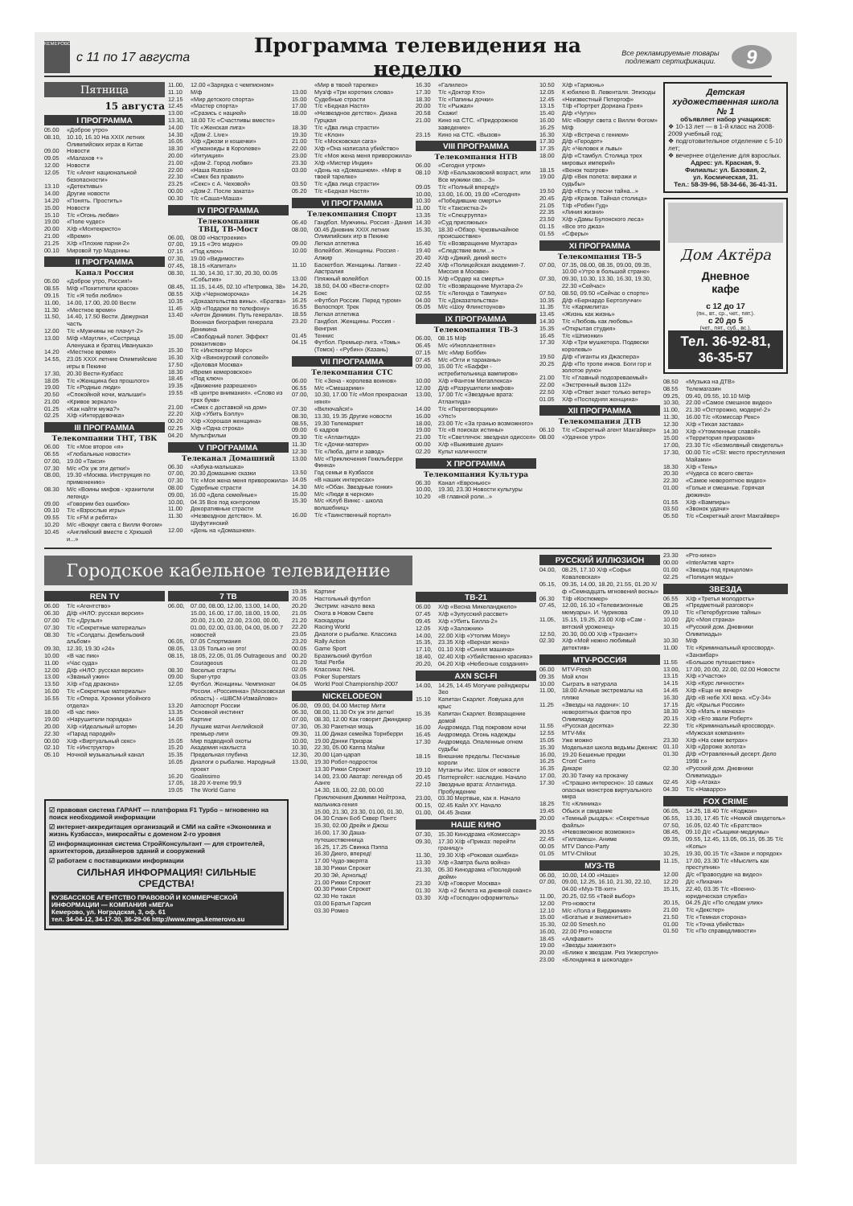КЕМЕРОВО
с 11 по 17 августа
Программа телевидения на неделю
Все рекламируемые товары подлежат сертификации.
9
Пятница
15 августа
I ПРОГРАММА
| 05.00 | «Доброе утро» |
| 08.10, | 10.10, 16.10 На XXIX летних Олимпийских играх в Китае |
| 09.00 | Новости |
| 09.05 | «Малахов +» |
| 12.00 | Новости |
| 12.05 | Т/с «Агент национальной безопасности» |
| 13.10 | «Детективы» |
| 14.00 | Другие новости |
| 14.20 | «Понять. Простить» |
| 15.00 | Новости |
| 15.10 | Т/с «Огонь любви» |
| 19.00 | «Поле чудес» |
| 20.00 | Х/ф «Мснтекристо» |
| 21.00 | «Время» |
| 21.25 | Х/ф «Плохие парни-2» |
| 00.10 | Мировой тур Мадонны |
II ПРОГРАММА
Канал Россия
| 05.00 | «Доброе утро, Россия!» |
| 08.55 | М/ф «Похитители красок» |
| 09.15 | Т/с «Я тебя люблю» |
| 11.00, | 14.00, 17.00, 20.00 Вести |
| 11.30 | «Местное время» |
| 11.50, | 14.40, 17.50 Вести. Дежурная часть |
| 12.00 | Т/с «Мужчины не плачут-2» |
| 13.00 | М/ф «Маугли», «Сестрица Аленушка и братец Иванушка» |
| 14.20 | «Местное время» |
| 14.55, | 23.05 XXIX летние Олимпийские игры в Пекине |
| 17.30, | 20.30 Вести-Кузбасс |
| 18.05 | Т/с «Женщина без прошлого» |
| 19.00 | Т/с «Родные люди» |
| 20.50 | «Спокойной ночи, малыши!» |
| 21.00 | «Кривое зеркало» |
| 01.25 | «Как найти мужа?» |
| 02.25 | Х/ф «Интердевочка» |
III ПРОГРАММА
Телекомпании ТНТ, ТВК
| 06.00 | Т/с «Мое второе «я» |
| 06.55 | «Глобальные новости» |
| 07.00, | 19.00 «Такси» |
| 07.30 | М/с «Ох уж эти детки!» |
| 08.00, | 19.30 «Москва. Инструкция по применению» |
| 08.30 | М/с «Воины мифов - хранители легенд» |
| 09.00 | «Говорим без ошибок» |
| 09.10 | Т/с «Взрослые игры» |
| 09.55 | Т/с «FM и ребята» |
| 10.20 | М/с «Вокруг света с Вилли Фогом» |
| 10.45 | «Английский вместе с Хрюшей и...» |
| 11.00, | 12.00 «Зарядка с чемпионом» |
| 11.10 | М/ф |
| 12.15 | «Мир детского спорта» |
| 12.45 | «Мастер спорта» |
| 13.00 | «Сразись с нацией» |
| 13.30, | 18.00 Т/с «Счастливы вместе» |
| 14.00 | Т/с «Женская лига» |
| 14.30 | «Дом-2. Live» |
| 16.05 | Х/ф «Джози и кошечки» |
| 18.30 | «Гуманоиды в Королеве» |
| 20.00 | «Интуиция» |
| 21.00 | «Дом-2. Город любви» |
| 22.00 | «Наша Russia» |
| 22.30 | «Смех без правил» |
| 23.25 | «Секс» с А. Чеховой» |
| 00.00 | «Дом-2. После заката» |
| 00.30 | Т/с «Саша+Маша» |
IV ПРОГРАММА
Телекомпании
ТВЦ, ТВ-Мост
| 06.00, | 08.00 «Настроение» |
| 07.00, | 19.15 «Это модно» |
| 07.15 | «Под ключ» |
| 07.30, | 19.00 «Видимости» |
| 07.45, | 18.15 «Капитал» |
| 08.30, | 11.30, 14.30, 17.30, 20.30, 00.05 «События» |
| 08.45, | 11.15, 14.45, 02.10 «Петровка, 38» |
| 08.55 | Х/ф «Черноморочка» |
| 10.35 | «Доказательства вины». «Братва» |
| 11.45 | Х/ф «Подарки по телефону» |
| 13.40 | «Антон Деникин. Путь генерала». Военная биография генерала Деникина |
| 15.00 | «Свободный полет. Эффект романтиков» |
| 15.30 | Т/с «Инспектор Морс» |
| 16.30 | Х/ф «Винокурский соловей» |
| 17.50 | «Деловая Москва» |
| 18.30 | «Время кемеровское» |
| 18.45 | «Под ключ» |
| 19.35 | «Движение разрешено» |
| 19.55 | «В центре внимания». «Слово из трех букв» |
| 21.00 | «Смех с доставкой на дом» |
| 22.20 | Х/ф «Убить Бэллу» |
| 00.20 | Х/ф «Хорошая женщина» |
| 02.25 | Х/ф «Одна строка» |
| 04.20 | Мультфильм |
V ПРОГРАММА
Телеканал Домашний
| 06.30 | «Азбука-малышка» |
| 07.00, | 20.30 Домашние сказки |
| 07.30 | Т/с «Моя жена меня приворожила» |
| 08.00 | Судебные страсти |
| 09.00, | 16.00 «Дела семейные» |
| 10.00, | 04.35 Все под контролем |
| 11.00 | Декоративные страсти |
| 11.30 | «Незвездное детство». М. Шуфутинский |
| 12.00 | «День на «Домашнем». |
| | «Мир в твоей тарелке» |
| 13.00 | Муз/ф «Три коротких слова» |
| 15.00 | Судебные страсти |
| 17.00 | Т/с «Бедная Настя» |
| 18.00 | «Незвездное детство». Диана Гурцкая |
| 18.30 | Т/с «Два лица страсти» |
| 19.30 | Т/с «Клон» |
| 21.00 | Т/с «Московская сага» |
| 22.00 | Х/ф «Она написала убийство» |
| 23.00 | Т/с «Моя жена меня приворожила» |
| 23.30 | Х/ф «Мистер Индия» |
| 03.00 | «День на «Домашнем». «Мир в твоей тарелке» |
| 03.50 | Т/с «Два лица страсти» |
| 05.20 | Т/с «Бедная Настя» |
VI ПРОГРАММА
Телекомпания Спорт
| 06.40 | Гандбол. Мужчины. Россия - Дания |
| 08.00, | 00.45 Дневник XXIX летних Олимпийских игр в Пекине |
| 09.00 | Легкая атлетика |
| 10.00 | Волейбол. Женщины. Россия - Алжир |
| 11.10 | Баскетбол. Женщины. Латвия - Австралия |
| 13.00 | Пляжный волейбол |
| 14.20, | 18.50, 04.00 «Вести-спорт» |
| 14.25 | Бокс |
| 16.25 | «Футбол России. Перед туром» |
| 16.55 | Велоспорт. Трек |
| 18.55 | Легкая атлетика |
| 23.20 | Гандбол. Женщины. Россия - Венгрия |
| 01.45 | Теннис |
| 04.15 | Футбол. Премьер-лига. «Томь» (Томск) - «Рубин» (Казань) |
VII ПРОГРАММА
Телекомпания СТС
| 06.00 | Т/с «Зена - королева воинов» |
| 06.55 | М/с «Смешарики» |
| 07.00, | 10.30, 17.00 Т/с «Моя прекрасная няня» |
| 07.30 | «Включайся!» |
| 08.30, | 13.30, 19.35 Другие новости |
| 08.55, | 19.30 Телемаркет |
| 09.00 | 6 кадров |
| 09.30 | Т/с «Атлантида» |
| 11.30 | Т/с «Дочки-матери» |
| 12.30 | Т/с «Люба, дети и завод» |
| 13.00 | М/с «Приключения Геккльберри Финна» |
| 13.50 | Год семьи в Кузбассе |
| 14.05 | «В наших интересах» |
| 14.30 | М/с «Обан. Звездные гонки» |
| 15.00 | М/с «Люди в черном» |
| 15.30 | М/с «Клуб Винкс - школа волшебниц» |
| 16.00 | Т/с «Таинственный портал» |
| 16.30 | «Галилео» |
| 17.30 | Т/с «Доктор Кто» |
| 18.30 | Т/с «Папины дочки» |
| 20.00 | Т/с «Рыжая» |
| 20.58 | Скажи! |
| 21.00 | Кино на СТС. «Придорожное заведение» |
| 23.15 | Кино на СТС. «Вызов» |
VIII ПРОГРАММА
Телекомпания НТВ
| 06.00 | «Сегодня утром» |
| 08.10 | Х/ф «Бальзаковский возраст, или Все мужики сво...-3» |
| 09.05 | Т/с «Полный вперед!» |
| 10.00, | 13.00, 16.00, 19.00 «Сегодня» |
| 10.30 | «Победившие смерть» |
| 11.00 | Т/с «Таксистка-2» |
| 13.35 | Т/с «Спецгруппа» |
| 14.30 | «Суд присяжных» |
| 15.30, | 18.30 «Обзор. Чрезвычайное происшествие» |
| 16.40 | Т/с «Возвращение Мухтара» |
| 19.40 | «Следствие вели...» |
| 20.40 | Х/ф «Дикий, дикий вест» |
| 22.40 | Х/ф «Полицейская академия-7. Миссия в Москве» |
| 00.15 | Х/ф «Ордер на смерть» |
| 02.00 | Т/с «Возвращение Мухтара-2» |
| 02.55 | Т/с «Легенда о Тампуке» |
| 04.00 | Т/с «Доказательства» |
| 05.05 | М/с «Шоу Флинстоунов» |
IX ПРОГРАММА
Телекомпания ТВ-3
| 06.00, | 08.15 М/ф |
| 06.45 | М/с «Инопланетяне» |
| 07.15 | М/с «Мир Бобби» |
| 07.45 | М/с «Огги и тараканы» |
| 09.00, | 15.00 Т/с «Баффи - истребительница вампиров» |
| 10.00 | Х/ф «Фантом Мегаплекса» |
| 12.00 | Д/ф «Разрушители мифов» |
| 13.00, | 17.00 Т/с «Звездные врата: Атлантида» |
| 14.00 | Т/с «Переговорщики» |
| 16.00 | «Упс!» |
| 18.00, | 23.00 Т/с «За гранью возможного» |
| 19.00 | Т/с «В поисках истины» |
| 21.00 | Т/с «Светлячок: звездная одиссея» |
| 00.00 | Х/ф «Выжившие души» |
| 02.20 | Культ наличности |
X ПРОГРАММА
Телекомпания Культура
| 06.30 | Канал «Евроньюс» |
| 10.00, | 19.30, 23.30 Новости культуры |
| 10.20 | «В главной роли...» |
| 10.50 | Х/ф «Гармонь» |
| 12.05 | К юбилею В. Левенталя. Эпизоды |
| 12.45 | «Неизвестный Петергоф» |
| 13.15 | Т/ф «Портрет Дориана Грея» |
| 15.40 | Д/ф «Чугун» |
| 16.00 | М/с «Вокруг света с Вилли Фогом» |
| 16.25 | М/ф |
| 16.30 | Х/ф «Встреча с гением» |
| 17.30 | Д/ф «Геродот» |
| 17.35 | Д/с «Человек и львы» |
| 18.00 | Д/ф «Стамбул. Столица трех мировых империй» |
| 18.15 | «Венок театров» |
| 19.00 | Д/ф «Век полета: виражи и судьбы» |
| 19.50 | Д/ф «Есть у песни тайна...» |
| 20.45 | Д/ф «Краков. Тайная столица» |
| 21.05 | Т/ф «Робин Гуд» |
| 22.35 | «Линия жизни» |
| 23.50 | Х/ф «Дамы Булонского леса» |
| 01.15 | «Все это джаз» |
| 01.55 | «Сферы» |
XI ПРОГРАММА
Телекомпания ТВ-5
| 07.00, | 07.35, 08.00, 08.35, 09.00, 09.35, 10.00 «Утро в большой стране» |
| 07.30, | 09.30, 10.30, 13.30, 16.30, 19.30, 22.30 «Сейчас» |
| 07.50, | 08.50, 09.50 «Сейчас о спорте» |
| 10.35 | Д/ф «Бернардо Бертолуччи» |
| 11.35 | Т/с «Кармелита» |
| 13.45 | «Жизнь как жизнь» |
| 14.30 | Т/с «Любовь как любовь» |
| 15.35 | «Открытая студия» |
| 16.45 | Т/с «Шпионки» |
| 17.30 | Х/ф «Три мушкетера. Подвески королевы» |
| 19.50 | Д/ф «Гиганты из Джаспера» |
| 20.25 | Д/ф «По тропе инков. Боги гор и золотое руно» |
| 21.00 | Т/с «Главный подозреваемый» |
| 22.00 | «Экстренный вызов 112» |
| 22.50 | Х/ф «Ответ знает только ветер» |
| 01.05 | Х/ф «Последняя женщина» |
XII ПРОГРАММА
Телекомпания ДТВ
| 06.10 | Т/с «Секретный агент Макгайвер» |
| 08.00 | «Удачное утро» |
Детская
художественная школа № 1
объявляет набор учащихся:
❖ 10-13 лет — в 1-й класс на 2008-2009 учебный год;
❖ подготовительное отделение с 5-10 лет;
❖ вечернее отделение для взрослых.
Адрес: ул. Красная, 9.
Филиалы: ул. Базовая, 2,
ул. Космическая, 31.
Тел.: 58-39-96, 58-34-66, 36-41-31.
Дом Актёра
Дневное
кафе
с 12 до 17
(пн., вт., ср., чет., пят.).
с 20 до 5
(чет., пят., суб., вс.).
Тел. 36-92-81,
36-35-57
| 08.50 | «Музыка на ДТВ» |
| 08.55 | Телемагазин |
| 09.25, | 09.40, 09.55, 10.10 М/ф |
| 10.30, | 22.00 «Самое смешное видео» |
| 11.00, | 21.30 «Осторожно, модерн!-2» |
| 11.30, | 16.00 Т/с «Комиссар Рекс» |
| 12.30 | Х/ф «Тихая застава» |
| 14.30 | Х/ф «Утомленные славой» |
| 15.00 | «Территория призраков» |
| 17.00, | 23.30 Т/с «Безмолвный свидетель» |
| 17.30, | 00.00 Т/с «CSI: место преступления Майами» |
| 18.30 | Х/ф «Тень» |
| 20.30 | «Чудеса со всего света» |
| 22.30 | «Самое невероятное видео» |
| 01.00 | «Голые и смешные. Горячая дюжина» |
| 01.55 | Х/ф «Вампиры» |
| 03.50 | «Звонок удачи» |
| 05.50 | Т/с «Секретный агент Макгайвер» |
Городское кабельное телевидение
REN TV
| 06.00 | Т/с «Агентство» |
| 06.30 | Д/ф «НЛО: русская версия» |
| 07.00 | Т/с «Друзья» |
| 07.30 | Т/с «Секретные материалы» |
| 08.30 | Т/с «Солдаты. Дембельский альбом» |
| 09.30, | 12.30, 19.30 «24» |
| 10.00 | «В час пик» |
| 11.00 | «Час суда» |
| 12.00 | Д/ф «НЛО: русская версия» |
| 13.00 | «Званый ужин» |
| 13.50 | Х/ф «Год дракона» |
| 16.00 | Т/с «Секретные материалы» |
| 16.55 | Т/с «Опера. Хроники убойного отдела» |
| 18.00 | «В час пик» |
| 19.00 | «Нарушители порядка» |
| 20.00 | Х/ф «Идеальный шторм» |
| 22.30 | «Парад пародий» |
| 00.00 | Х/ф «Виртуальный секс» |
| 02.10 | Т/с «Инструктор» |
| 05.10 | Ночной музыкальный канал |
7 ТВ
| 06.00, | 07.00, 08.00, 12.00, 13.00, 14.00, 15.00, 16.00, 17.00, 18.00, 19.00, 20.00, 21.00, 22.00, 23.00, 00.00, 01.00, 02.00, 03.00, 04.00, 05.00 7 новостей |
| 06.05, | 07.05 Спортмания |
| 08.05, | 13.05 Только не это! |
| 08.15, | 18.05, 22.05, 01.05 Outrageous and Courageous |
| 08.30 | Веселые старты |
| 09.00 | Super-утро |
| 12.05 | Футбол. Женщины. Чемпионат России. «Россиянка» (Московская область) - «ШВСМ-Измайлово» |
| 13.20 | Автоспорт России |
| 13.35 | Основной инстинкт |
| 14.05 | Картинг |
| 14.20 | Лучшие матчи Английской премьер-лиги |
| 15.05 | Мир подводной охоты |
| 15.20 | Академия нахлыста |
| 15.35 | Предельная глубина |
| 16.05 | Диалоги о рыбалке. Народный проект |
| 16.20 | Goalissimo |
| 17.05, | 18.20 X-treme 99,9 |
| 19.05 | The World Game |
☑ правовая система ГАРАНТ — платформа F1 Турбо – мгновенно на поиск необходимой информации
☑ интернет-аккредитация организаций и СМИ на сайте «Экономика и жизнь Кузбасса», микросайты с доменом 2-го уровня
☑ информационная система СтройКонсультант — для строителей, архитекторов, дизайнеров зданий и сооружений
☑ работаем с поставщиками информации
СИЛЬНАЯ ИНФОРМАЦИЯ! СИЛЬНЫЕ СРЕДСТВА!
КУЗБАССКОЕ АГЕНТСТВО ПРАВОВОЙ И КОММЕРЧЕСКОЙ ИНФОРМАЦИИ — КОМПАНИЯ «МЕГА»
Кемерово, ул. Ноградская, 3, оф. 61
тел. 34-04-12, 34-17-30, 36-29-06 http://www.mega.kemerovo.su
| 19.35 | Картинг |
| 20.05 | Настольный футбол |
| 20.20 | Экстрим: начало века |
| 21.05 | Охота в Новом Свете |
| 21.20 | Каскадеры |
| 22.20 | Racing World |
| 23.05 | Диалоги о рыбалке. Классика |
| 23.20 | Rally Action |
| 00.05 | Game Sport |
| 00.20 | Бразильский футбол |
| 01.20 | Total Регби |
| 02.05 | Классика: NHL |
| 03.05 | Poker Superstars |
| 04.05 | World Pool Championship-2007 |
NICKELODEON
| 06.00, | 09.00, 04.00 Мистер Мити |
| 06.30, | 08.00, 11.30 Ох уж эти детки! |
| 07.00, | 08.30, 12.00 Как говорит Джинджер |
| 07.30, | 05.30 Ракетная мощь |
| 09.30, | 11.00 Дикая семейка Торнберри |
| 10.00, | 19.00 Дэнни Призрак |
| 10.30, | 22.30, 05.00 Каппа Майки |
| 12.30, | 20.00 Цап-царап |
| 13.00, | 19.30 Робот-подросток |
| | 13.30 Рикки Спрокет |
| | 14.00, 23.00 Аватар: легенда об Аанге |
| | 14.30, 18.00, 22.00, 00.00 Приключения Джимми Нейтрона, мальчика-гения |
| | 15.00, 21.30, 23.30, 01.00, 01.30, 04.30 Спанч Боб Сквер Пэнтс |
| | 15.30, 02.00 Дрейк и Джош |
| | 16.00, 17.30 Даша-путешественница |
| | 16.25, 17.25 Свинка Пэппа |
| | 16.30 Диего, вперед! |
| | 17.00 Чудо-зверята |
| | 18.30 Рикки Спрокет |
| | 20.30 Эй, Арнольд! |
| | 21.00 Рикки Спрокет |
| | 00.30 Рикки Спрокет |
| | 02.30 Не такая |
| | 03.00 Братья Гарсия |
| | 03.30 Ромео |
ТВ-21
| 06.00 | Х/ф «Весна Микеланджело» |
| 07.45 | Х/ф «Зулусский рассвет» |
| 09.45 | Х/ф «Убить Билла-2» |
| 12.05 | Х/ф «Заложник» |
| 14.00, | 22.00 Х/ф «Утопим Мону» |
| 15.35, | 23.35 Х/ф «Верная жена» |
| 17.10, | 01.10 Х/ф «Синяя машина» |
| 18.40, | 02.40 Х/ф «Убийственно красива» |
| 20.20, | 04.20 Х/ф «Небесные создания» |
AXN SCI-FI
| 14.00, | 14.25, 14.45 Могучие рейнджеры Зео |
| 15.10 | Капитан Скарлет. Ловушка для крыс |
| 15.35 | Капитан Скарлет. Возвращение домой |
| 16.00 | Андромеда. Под покровом ночи |
| 16.45 | Андромеда. Огонь надежды |
| 17.30 | Андромеда. Опаленные огнем судьбы |
| 18.15 | Внешние пределы. Песчаные короли |
| 19.10 | Мутанты Икс. Шок от новости |
| 20.45 | Полтергейст: наследие. Начало |
| 22.10 | Звездные врата: Атлантида. Пробуждение |
| 23.00, | 03.30 Мертвые, как я. Начало |
| 00.15, | 02.45 Кайл XY. Начало |
| 01.00, | 04.45 Знаки |
НАШЕ КИНО
| 07.30, | 15.30 Кинодрама «Комиссар» |
| 09.30, | 17.30 Х/ф «Приказ: перейти границу» |
| 11.30, | 19.30 Х/ф «Роковая ошибка» |
| 13.30 | Х/ф «Завтра была война» |
| 21.30, | 05.30 Кинодрама «Последний дюйм» |
| 23.30 | Х/ф «Говорит Москва» |
| 01.30 | Х/ф «2 билета на дневной сеанс» |
| 03.30 | Х/ф «Господин оформитель» |
РУССКИЙ ИЛЛЮЗИОН
| 04.00, | 08.25, 17.10 Х/ф «Софья Ковалевская» |
| 05.15, | 09.35, 14.00, 18.20, 21.55, 01.20 Х/ф «Семнадцать мгновений весны» |
| 06.30 | Т/ф «Костюмер» |
| 07.45, | 12.00, 16.10 «Телевизионные мемуары». И. Чурикова |
| 11.05, | 15.15, 19.25, 23.00 Х/ф «Сам - вятский уроженец» |
| 12.50, | 20.30, 00.00 Х/ф «Транзит» |
| 02.30 | Х/ф «Мой нежно любимый детектив» |
MTV-РОССИЯ
| 06.00 | MTV-Fresh |
| 09.35 | Мой клон |
| 10.00 | Сыграть в натурала |
| 11.00, | 18.00 Алчные экстремалы на пляже |
| 11.25 | «Звезды на ладони»: 10 невероятных фактов про Олимпиаду |
| 11.55 | «Русская десятка» |
| 12.55 | MTV-Mix |
| 15.05 | Уже можно |
| 15.30 | Модельная школа ведьмы Дженис |
| 16.00, | 19.20 Бешеные предки |
| 16.25 | Стоп! Снято |
| 16.35 | Дикари |
| 17.00, | 20.30 Тачку на прокачку |
| 17.30 | «Страшно интересно»: 10 самых опасных монстров виртуального мира |
| 18.25 | Т/с «Клиника» |
| 19.45 | Обыск и свидание |
| 20.00 | «Темный рыцарь»: «Секретные файлы» |
| 20.55 | «Невозможное возможно» |
| 22.45 | «Гилгамеш». Аниме |
| 00.05 | MTV Dance-Party |
| 01.05 | MTV-Chillout |
МУЗ-ТВ
| 06.00, | 10.00, 14.00 «Наше» |
| 07.00, | 09.00, 12.25, 16.10, 21.30, 22.10, 04.00 «Муз-ТВ-хит» |
| 11.00, | 20.25, 02.55 «Твой выбор» |
| 12.00 | Pro-новости |
| 12.10 | М/с «Лола и Вирджиния» |
| 15.00 | «Богатые и знаменитые» |
| 15.30, | 02.00 Smesh.no |
| 16.00, | 22.00 Pro-новости |
| 18.45 | «Алфавит» |
| 19.00 | «Звезды зажигают» |
| 20.00 | «Ближе к звездам. Риз Уизерспун» |
| 23.00 | «Блондинка в шоколаде» |
| 23.30 | «Pro-кино» |
| 00.00 | «InterАктив чарт» |
| 01.00 | «Звезды под прицелом» |
| 02.25 | «Полиция моды» |
ЗВЕЗДА
| 06.55 | Х/ф «Третья молодость» |
| 08.25 | «Предметный разговор» |
| 09.10 | Т/с «Петербургские тайны» |
| 10.00 | Д/с «Моя страна» |
| 10.15 | «Русский дом. Дневники Олимпиады» |
| 10.30 | М/ф |
| 11.00 | Т/с «Криминальный кроссворд». «Занзибар» |
| 11.55 | «Большое путешествие» |
| 13.00, | 17.00, 20.00, 22.00, 02.00 Новости |
| 13.15 | Х/ф «Участок» |
| 14.15 | Х/ф «Курс личности» |
| 14.45 | Х/ф «Еще не вечер» |
| 16.30 | Д/ф «В небе XXI века. «Су-34» |
| 17.15 | Д/с «Крылья России» |
| 18.30 | Х/ф «Мать и мачеха» |
| 20.15 | Х/ф «Его звали Роберт» |
| 22.30 | Т/с «Криминальный кроссворд». «Мужская компания» |
| 23.30 | Х/ф «На семи ветрах» |
| 01.10 | Х/ф «Дороже золота» |
| 01.30 | Д/ф «Отравленный десерт. Дело 1998 г.» |
| 02.30 | «Русский дом. Дневники Олимпиады» |
| 02.45 | Х/ф «Атака» |
| 04.30 | Т/с «Наварро» |
FOX CRIME
| 06.05, | 14.25, 18.40 Т/с «Коджак» |
| 06.55, | 13.30, 17.45 Т/с «Немой свидетель» |
| 07.50, | 16.05, 02.40 Т/с «Братство» |
| 08.45, | 09.10 Д/с «Сыщики-медиумы» |
| 09.35, | 09.55, 12.45, 13.05, 05.15, 05.35 Т/с «Копы» |
| 10.25, | 19.30, 00.15 Т/с «Закон и порядок» |
| 11.15, | 17.00, 23.30 Т/с «Мыслить как преступник» |
| 12.00 | Д/с «Правосудие на видео» |
| 12.20 | Д/с «Лихачи» |
| 15.15, | 22.40, 03.35 Т/с «Военно-юридическая служба» |
| 20.15, | 04.25 Д/с «По следам улик» |
| 21.00 | Т/с «Декстер» |
| 21.50 | Т/с «Темная сторона» |
| 01.00 | Т/с «Точка убийства» |
| 01.50 | Т/с «По справедливости» |